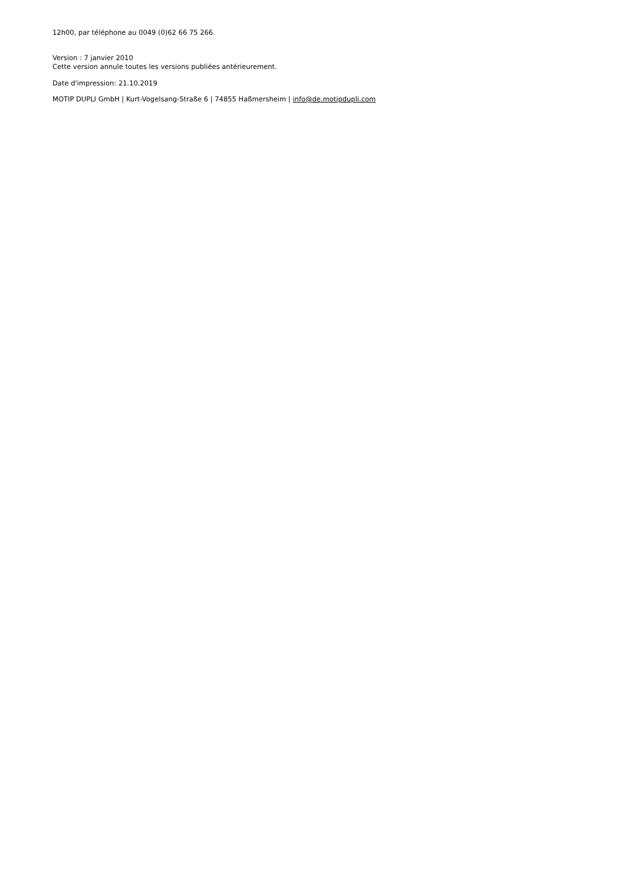12h00, par téléphone au 0049 (0)62 66 75 266.
Version : 7 janvier 2010
Cette version annule toutes les versions publiées antérieurement.
Date d'impression: 21.10.2019
MOTIP DUPLI GmbH | Kurt-Vogelsang-Straße 6 | 74855 Haßmersheim | info@de.motipdupli.com